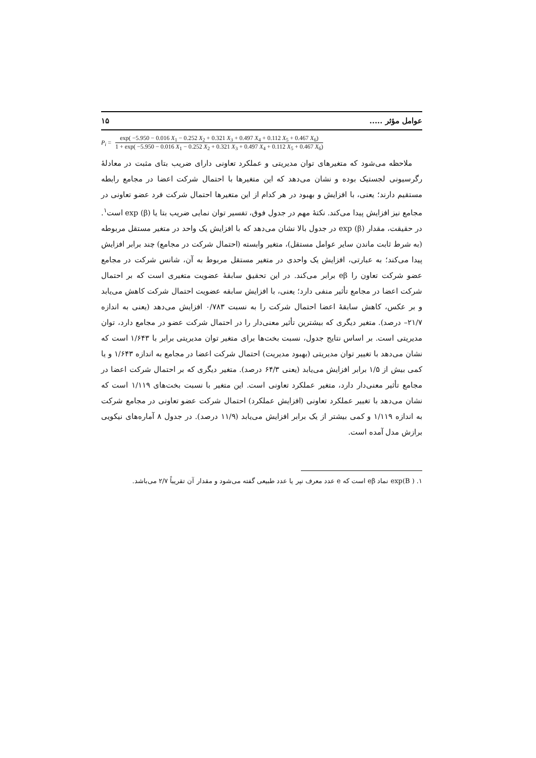عوامل مؤثر ..... ۱۵
P<sub>i</sub> =
exp( −5.950 − 0.016 X<sub>1</sub> − 0.252 X<sub>2</sub> + 0.321 X<sub>3</sub> + 0.497 X<sub>4</sub> + 0.112 X<sub>5</sub> + 0.467 X<sub>6</sub>)
1 + exp( −5.950 − 0.016 X<sub>1</sub> − 0.252 X<sub>2</sub> + 0.321 X<sub>3</sub> + 0.497 X<sub>4</sub> + 0.112 X<sub>5</sub> + 0.467 X<sub>6</sub>)
ملاحظه می‌شود که متغیرهای توان مدیریتی و عملکرد تعاونی دارای ضریب بتای مثبت در معادلهٔ رگرسیونی لجستیک بوده و نشان می‌دهد که این متغیرها با احتمال شرکت اعضا در مجامع رابطه مستقیم دارند؛ یعنی، با افزایش و بهبود در هر کدام از این متغیرها احتمال شرکت فرد عضو تعاونی در مجامع نیز افزایش پیدا می‌کند. نکتهٔ مهم در جدول فوق، تفسیر توان نمایی ضریب بتا یا exp (β) است<sup>۱</sup>. در حقیقت، مقدار exp (β) در جدول بالا نشان می‌دهد که با افزایش یک واحد در متغیر مستقل مربوطه (به شرط ثابت ماندن سایر عوامل مستقل)، متغیر وابسته (احتمال شرکت در مجامع) چند برابر افزایش پیدا می‌کند؛ به عبارتی، افزایش یک واحدی در متغیر مستقل مربوط به آن، شانس شرکت در مجامع عضو شرکت تعاون را eβ برابر می‌کند. در این تحقیق سابقهٔ عضویت متغیری است که بر احتمال شرکت اعضا در مجامع تأثیر منفی دارد؛ یعنی، با افزایش سابقه عضویت احتمال شرکت کاهش می‌یابد و بر عکس، کاهش سابقهٔ اعضا احتمال شرکت را به نسبت ۰/۷۸۳ افزایش می‌دهد (یعنی به اندازه ۲۱/۷– درصد). متغیر دیگری که بیشترین تأثیر معنی‌دار را در احتمال شرکت عضو در مجامع دارد، توان مدیریتی است. بر اساس نتایج جدول، نسبت بخت‌ها برای متغیر توان مدیریتی برابر با ۱/۶۴۳ است که نشان می‌دهد با تغییر توان مدیریتی (بهبود مدیریت) احتمال شرکت اعضا در مجامع به اندازه ۱/۶۴۳ و یا کمی بیش از ۱/۵ برابر افزایش می‌یابد (یعنی ۶۴/۳ درصد). متغیر دیگری که بر احتمال شرکت اعضا در مجامع تأثیر معنی‌دار دارد، متغیر عملکرد تعاونی است. این متغیر با نسبت بخت‌های ۱/۱۱۹ است که نشان می‌دهد با تغییر عملکرد تعاونی (افزایش عملکرد) احتمال شرکت عضو تعاونی در مجامع شرکت به اندازه ۱/۱۱۹ و کمی بیشتر از یک برابر افزایش می‌یابد (۱۱/۹ درصد). در جدول ۸ آماره‌های نیکویی برازش مدل آمده است.
۱. ( exp(B نماد eβ است که e عدد معرف نپر یا عدد طبیعی گفته می‌شود و مقدار آن تقریباً ۲/۷ می‌باشد.